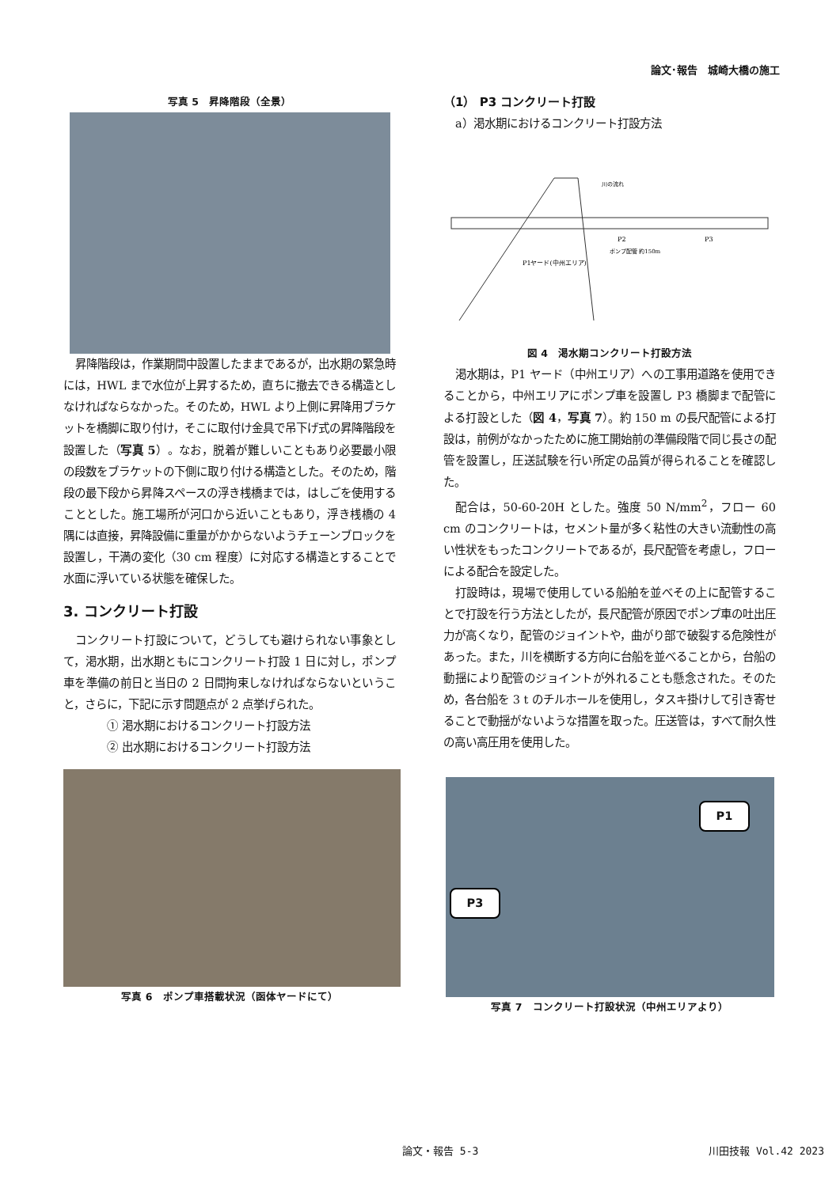論文･報告　城崎大橋の施工
写真 5　昇降階段（全景）
昇降階段は，作業期間中設置したままであるが，出水期の緊急時には，HWL まで水位が上昇するため，直ちに撤去できる構造としなければならなかった。そのため，HWL より上側に昇降用ブラケットを橋脚に取り付け，そこに取付け金具で吊下げ式の昇降階段を設置した（写真 5）。なお，脱着が難しいこともあり必要最小限の段数をブラケットの下側に取り付ける構造とした。そのため，階段の最下段から昇降スペースの浮き桟橋までは，はしごを使用することとした。施工場所が河口から近いこともあり，浮き桟橋の 4 隅には直接，昇降設備に重量がかからないようチェーンブロックを設置し，干満の変化（30 cm 程度）に対応する構造とすることで水面に浮いている状態を確保した。
3. コンクリート打設
コンクリート打設について，どうしても避けられない事象として，渇水期，出水期ともにコンクリート打設 1 日に対し，ポンプ車を準備の前日と当日の 2 日間拘束しなければならないということ，さらに，下記に示す問題点が 2 点挙げられた。
① 渇水期におけるコンクリート打設方法
② 出水期におけるコンクリート打設方法
写真 6　ポンプ車搭載状況（函体ヤードにて）
（1） P3 コンクリート打設
a）渇水期におけるコンクリート打設方法
P1ヤード(中州エリア)
P2
P3
ポンプ配管 約150m
川の流れ
図 4　渇水期コンクリート打設方法
渇水期は，P1 ヤード（中州エリア）への工事用道路を使用できることから，中州エリアにポンプ車を設置し P3 橋脚まで配管による打設とした（図 4，写真 7）。約 150 m の長尺配管による打設は，前例がなかったために施工開始前の準備段階で同じ長さの配管を設置し，圧送試験を行い所定の品質が得られることを確認した。
配合は，50-60-20H とした。強度 50 N/mm<sup>2</sup>，フロー 60 cm のコンクリートは，セメント量が多く粘性の大きい流動性の高い性状をもったコンクリートであるが，長尺配管を考慮し，フローによる配合を設定した。
打設時は，現場で使用している船舶を並べその上に配管することで打設を行う方法としたが，長尺配管が原因でポンプ車の吐出圧力が高くなり，配管のジョイントや，曲がり部で破裂する危険性があった。また，川を横断する方向に台船を並べることから，台船の動揺により配管のジョイントが外れることも懸念された。そのため，各台船を 3 t のチルホールを使用し，タスキ掛けして引き寄せることで動揺がないような措置を取った。圧送管は，すべて耐久性の高い高圧用を使用した。
P1
P3
写真 7　コンクリート打設状況（中州エリアより）
論文・報告 5-3 川田技報 Vol.42 2023